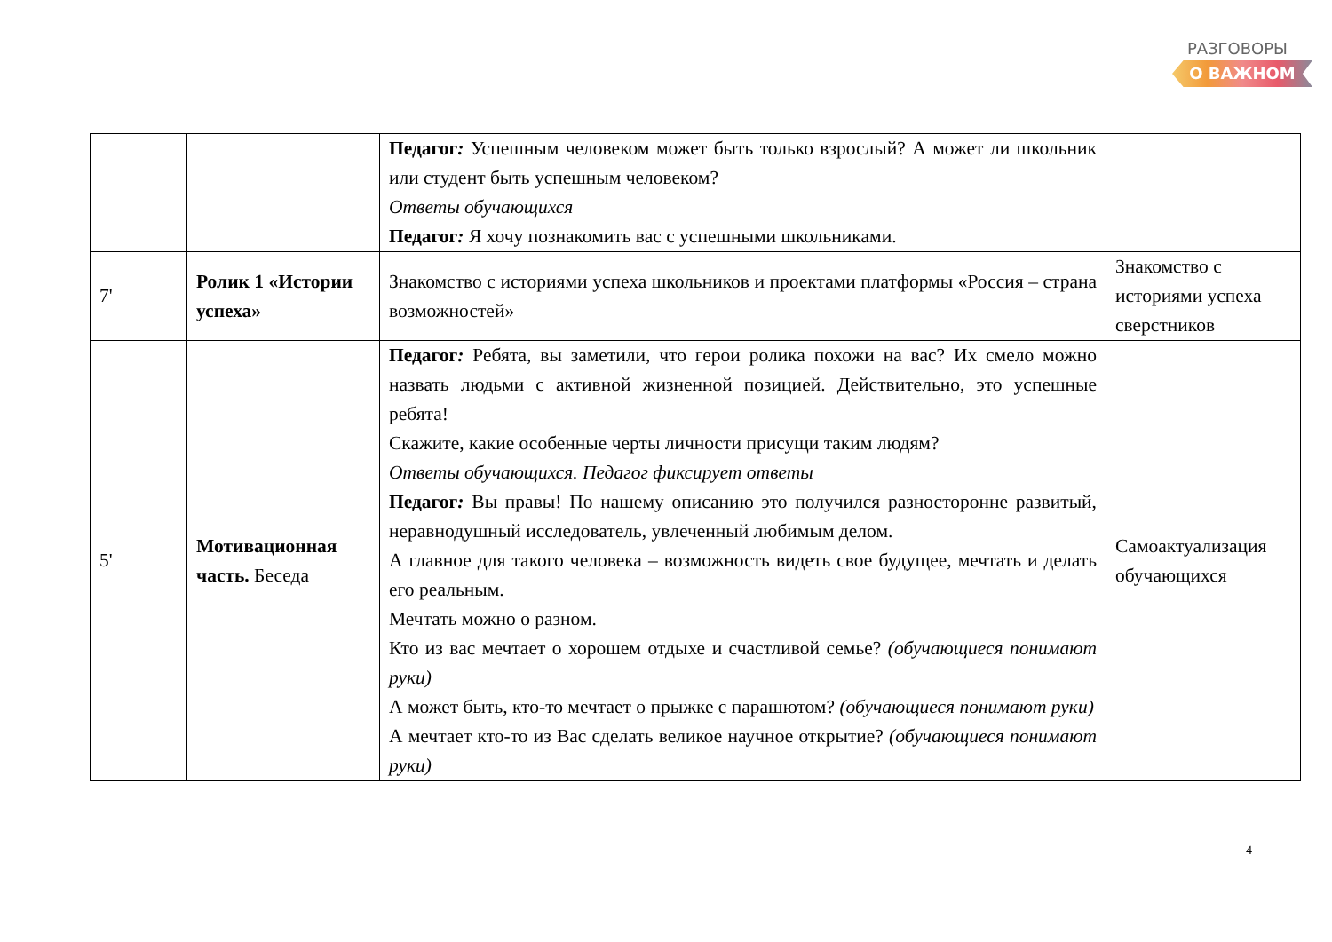РАЗГОВОРЫ
О ВАЖНОМ
| | | Педагог : Успешным человеком может быть только взрослый? А может ли школьник или студент быть успешным человеком? Ответы обучающихся Педагог : Я хочу познакомить вас с успешными школьниками. | |
| 7' | Ролик 1 «Истории успеха» | Знакомство с историями успеха школьников и проектами платформы «Россия – страна возможностей» | Знакомство с историями успеха сверстников |
| 5' | Мотивационная часть. Беседа | Педагог : Ребята, вы заметили, что герои ролика похожи на вас? Их смело можно назвать людьми с активной жизненной позицией. Действительно, это успешные ребята! Скажите, какие особенные черты личности присущи таким людям? Ответы обучающихся. Педагог фиксирует ответы Педагог : Вы правы! По нашему описанию это получился разносторонне развитый, неравнодушный исследователь, увлеченный любимым делом. А главное для такого человека – возможность видеть свое будущее, мечтать и делать его реальным. Мечтать можно о разном. Кто из вас мечтает о хорошем отдыхе и счастливой семье? (обучающиеся понимают руки) А может быть, кто-то мечтает о прыжке с парашютом? (обучающиеся понимают руки) А мечтает кто-то из Вас сделать великое научное открытие? (обучающиеся понимают руки) | Самоактуализация обучающихся |
4